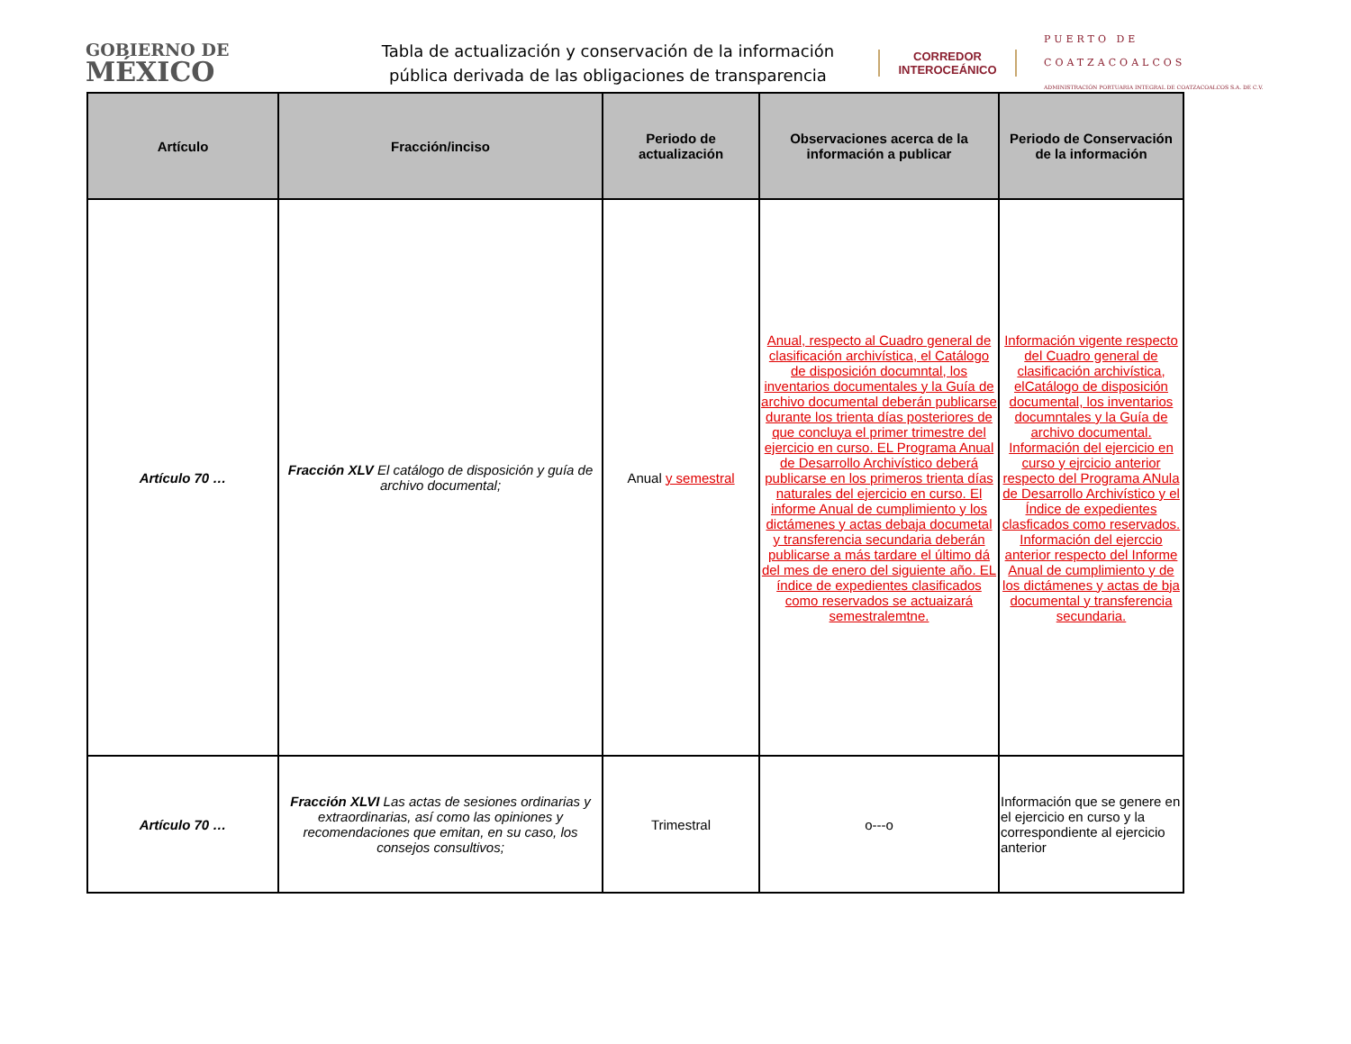GOBIERNO DE
MÉXICO
Tabla de actualización y conservación de la información pública derivada de las obligaciones de transparencia
CORREDOR INTEROCEÁNICO
PUERTO DE
COATZACOALCOS
ADMINISTRACIÓN PORTUARIA INTEGRAL DE COATZACOALCOS S.A. DE C.V.
| Artículo | Fracción/inciso | Periodo de actualización | Observaciones acerca de la información a publicar | Periodo de Conservación de la información |
| --- | --- | --- | --- | --- |
| Artículo 70 … | Fracción XLV El catálogo de disposición y guía de archivo documental; | Anual y semestral | Anual, respecto al Cuadro general de clasificación archivística, el Catálogo de disposición documntal, los inventarios documentales y la Guía de archivo documental deberán publicarse durante los trienta días posteriores de que concluya el primer trimestre del ejercicio en curso. EL Programa Anual de Desarrollo Archivístico deberá publicarse en los primeros trienta días naturales del ejercicio en curso. El informe Anual de cumplimiento y los dictámenes y actas debaja documetal y transferencia secundaria deberán publicarse a más tardare el último dá del mes de enero del siguiente año. EL índice de expedientes clasificados como reservados se actuaizará semestralemtne. | Información vigente respecto del Cuadro general de clasificación archivística, elCatálogo de disposición documental, los inventarios documntales y la Guía de archivo documental. Información del ejercicio en curso y ejrcicio anterior respecto del Programa ANula de Desarrollo Archivístico y el Índice de expedientes clasficados como reservados. Información del ejerccio anterior respecto del Informe Anual de cumplimiento y de los dictámenes y actas de bja documental y transferencia secundaria. |
| Artículo 70 … | Fracción XLVI Las actas de sesiones ordinarias y extraordinarias, así como las opiniones y recomendaciones que emitan, en su caso, los consejos consultivos; | Trimestral | o---o | Información que se genere en el ejercicio en curso y la correspondiente al ejercicio anterior |